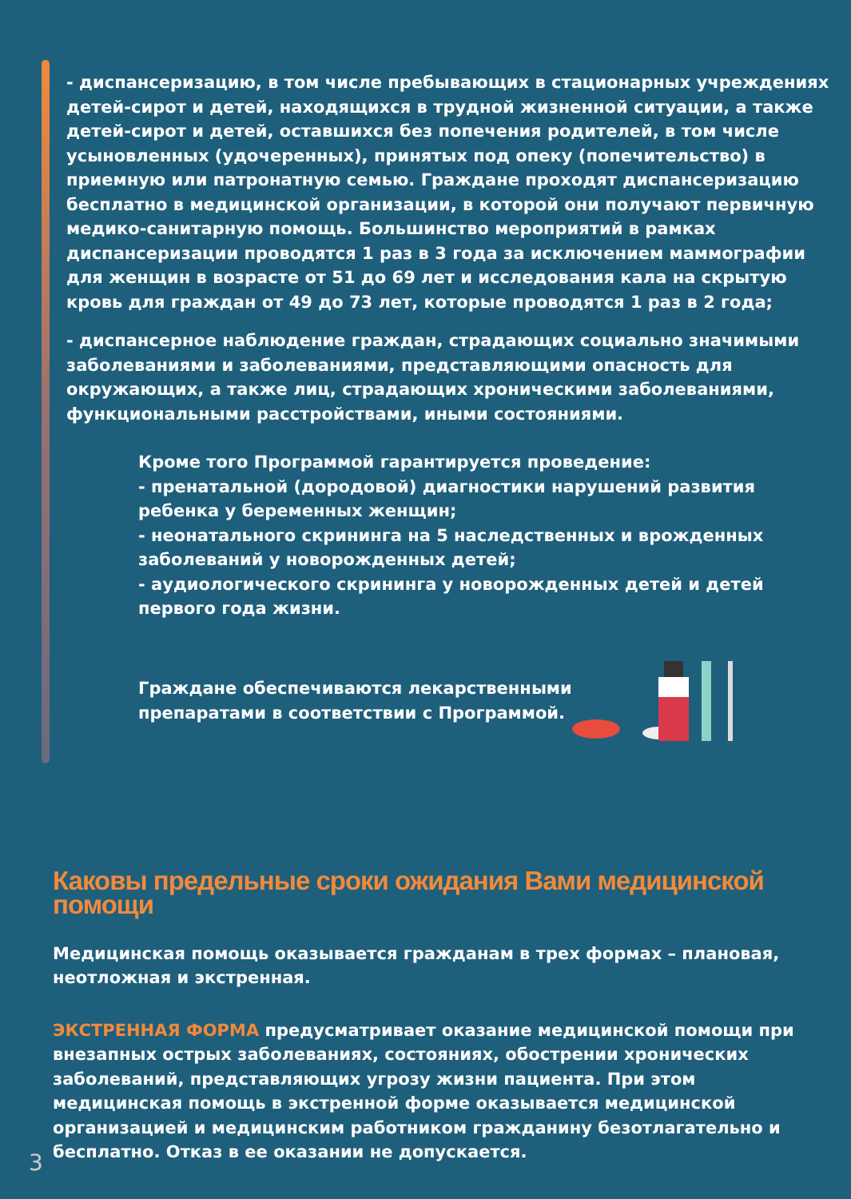- диспансеризацию, в том числе пребывающих в стационарных учреждениях детей-сирот и детей, находящихся в трудной жизненной ситуации, а также детей-сирот и детей, оставшихся без попечения родителей, в том числе усыновленных (удочеренных), принятых под опеку (попечительство) в приемную или патронатную семью. Граждане проходят диспансеризацию бесплатно в медицинской организации, в которой они получают первичную медико-санитарную помощь. Большинство мероприятий в рамках диспансеризации проводятся 1 раз в 3 года за исключением маммографии для женщин в возрасте от 51 до 69 лет и исследования кала на скрытую кровь для граждан от 49 до 73 лет, которые проводятся 1 раз в 2 года;
- диспансерное наблюдение граждан, страдающих социально значимыми заболеваниями и заболеваниями, представляющими опасность для окружающих, а также лиц, страдающих хроническими заболеваниями, функциональными расстройствами, иными состояниями.
Кроме того Программой гарантируется проведение:
- пренатальной (дородовой) диагностики нарушений развития ребенка у беременных женщин;
- неонатального скрининга на 5 наследственных и врожденных заболеваний у новорожденных детей;
- аудиологического скрининга у новорожденных детей и детей первого года жизни.
Граждане обеспечиваются лекарственными
препаратами в соответствии с Программой.
Каковы предельные сроки ожидания Вами медицинской помощи
Медицинская помощь оказывается гражданам в трех формах – плановая, неотложная и экстренная.
ЭКСТРЕННАЯ ФОРМА предусматривает оказание медицинской помощи при внезапных острых заболеваниях, состояниях, обострении хронических заболеваний, представляющих угрозу жизни пациента. При этом медицинская помощь в экстренной форме оказывается медицинской организацией и медицинским работником гражданину безотлагательно и бесплатно. Отказ в ее оказании не допускается.
3